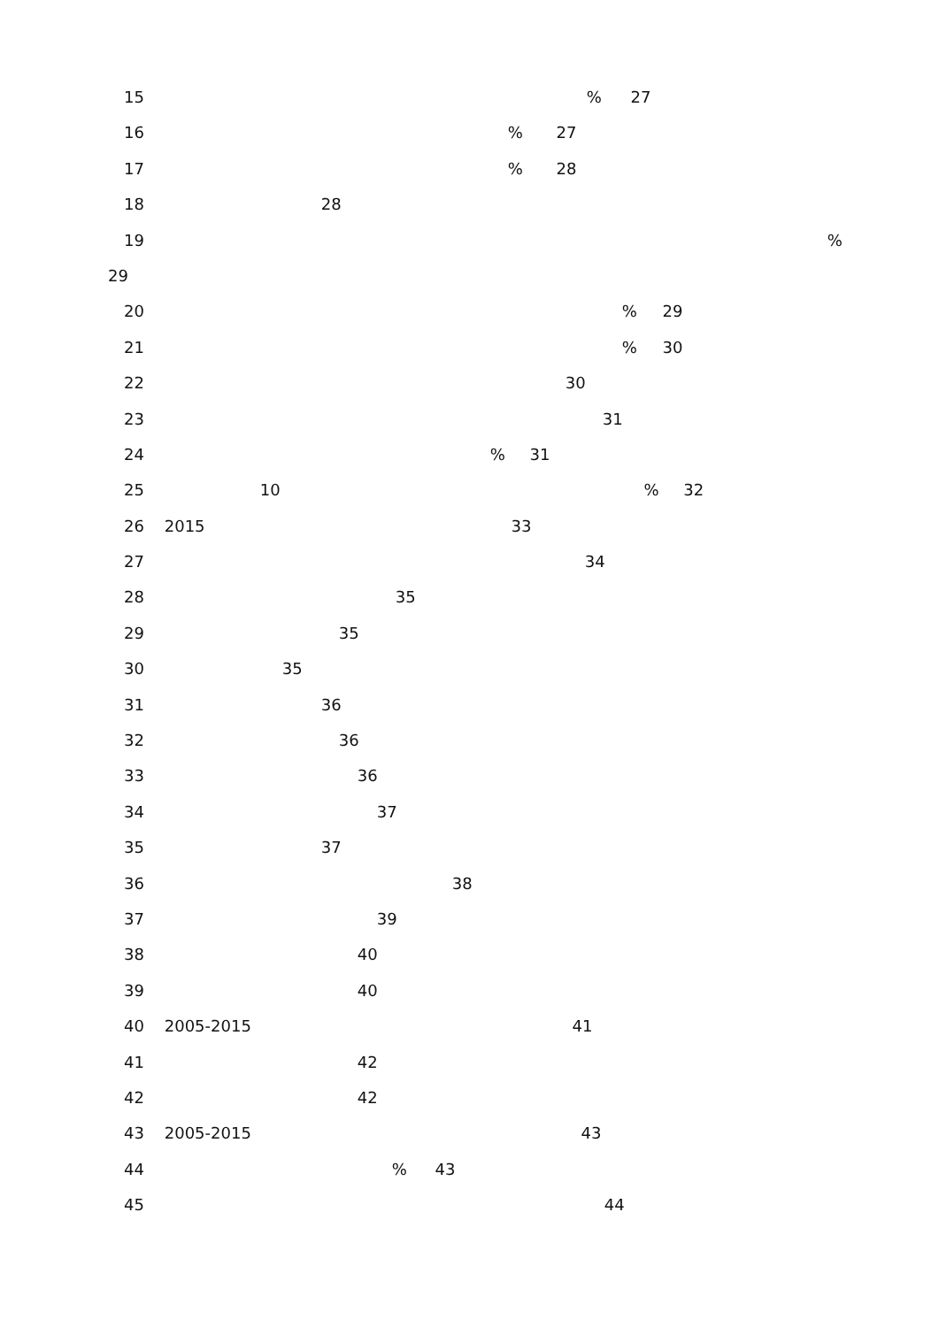15 % 27
16 % 27
17 % 28
18 28
19 %
29
20 % 29
21 % 30
22 30
23 31
24 % 31
25 10 % 32
26 2015 33
27 34
28 35
29 35
30 35
31 36
32 36
33 36
34 37
35 37
36 38
37 39
38 40
39 40
40 2005-2015 41
41 42
42 42
43 2005-2015 43
44 % 43
45 44